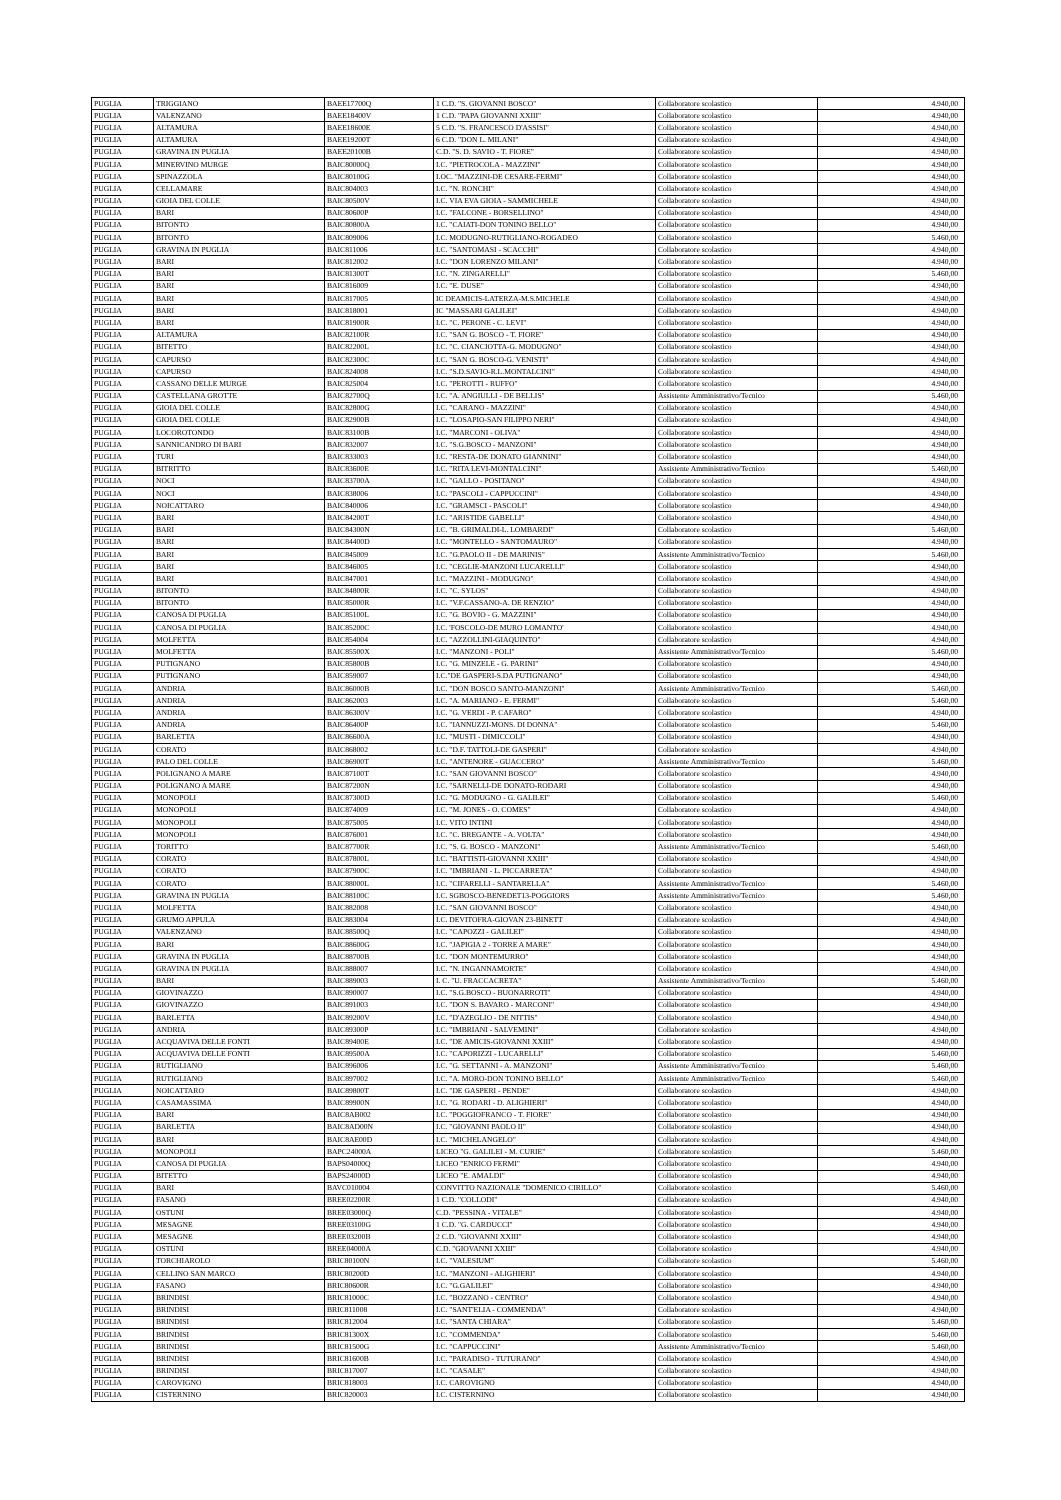| PUGLIA | TRIGGIANO | BAEE17700Q | 1 C.D. "S. GIOVANNI BOSCO" | Collaboratore scolastico | 4.940,00 |
| PUGLIA | VALENZANO | BAEE18400V | 1 C.D. "PAPA GIOVANNI XXIII" | Collaboratore scolastico | 4.940,00 |
| PUGLIA | ALTAMURA | BAEE18600E | 5 C.D. "S. FRANCESCO D'ASSISI" | Collaboratore scolastico | 4.940,00 |
| PUGLIA | ALTAMURA | BAEE19200T | 6 C.D. "DON L. MILANI" | Collaboratore scolastico | 4.940,00 |
| PUGLIA | GRAVINA IN PUGLIA | BAEE20100B | C.D. "S. D. SAVIO - T. FIORE" | Collaboratore scolastico | 4.940,00 |
| PUGLIA | MINERVINO MURGE | BAIC80000Q | I.C. "PIETROCOLA - MAZZINI" | Collaboratore scolastico | 4.940,00 |
| PUGLIA | SPINAZZOLA | BAIC80100G | I.OC. "MAZZINI-DE CESARE-FERMI" | Collaboratore scolastico | 4.940,00 |
| PUGLIA | CELLAMARE | BAIC804003 | I.C. "N. RONCHI" | Collaboratore scolastico | 4.940,00 |
| PUGLIA | GIOIA DEL COLLE | BAIC80500V | I.C. VIA EVA GIOIA - SAMMICHELE | Collaboratore scolastico | 4.940,00 |
| PUGLIA | BARI | BAIC80600P | I.C. "FALCONE - BORSELLINO" | Collaboratore scolastico | 4.940,00 |
| PUGLIA | BITONTO | BAIC80800A | I.C. "CAIATI-DON TONINO BELLO" | Collaboratore scolastico | 4.940,00 |
| PUGLIA | BITONTO | BAIC809006 | I.C. MODUGNO-RUTIGLIANO-ROGADEO | Collaboratore scolastico | 5.460,00 |
| PUGLIA | GRAVINA IN PUGLIA | BAIC811006 | I.C. "SANTOMASI - SCACCHI" | Collaboratore scolastico | 4.940,00 |
| PUGLIA | BARI | BAIC812002 | I.C. "DON LORENZO MILANI" | Collaboratore scolastico | 4.940,00 |
| PUGLIA | BARI | BAIC81300T | I.C. "N. ZINGARELLI" | Collaboratore scolastico | 5.460,00 |
| PUGLIA | BARI | BAIC816009 | I.C. "E. DUSE" | Collaboratore scolastico | 4.940,00 |
| PUGLIA | BARI | BAIC817005 | IC DEAMICIS-LATERZA-M.S.MICHELE | Collaboratore scolastico | 4.940,00 |
| PUGLIA | BARI | BAIC818001 | IC "MASSARI GALILEI" | Collaboratore scolastico | 4.940,00 |
| PUGLIA | BARI | BAIC81900R | I.C. "C. PERONE - C. LEVI" | Collaboratore scolastico | 4.940,00 |
| PUGLIA | ALTAMURA | BAIC82100R | I.C. "SAN G. BOSCO - T. FIORE" | Collaboratore scolastico | 4.940,00 |
| PUGLIA | BITETTO | BAIC82200L | I.C. "C. CIANCIOTTA-G. MODUGNO" | Collaboratore scolastico | 4.940,00 |
| PUGLIA | CAPURSO | BAIC82300C | I.C. "SAN G. BOSCO-G. VENISTI" | Collaboratore scolastico | 4.940,00 |
| PUGLIA | CAPURSO | BAIC824008 | I.C. "S.D.SAVIO-R.L.MONTALCINI" | Collaboratore scolastico | 4.940,00 |
| PUGLIA | CASSANO DELLE MURGE | BAIC825004 | I.C. "PEROTTI - RUFFO" | Collaboratore scolastico | 4.940,00 |
| PUGLIA | CASTELLANA GROTTE | BAIC82700Q | I.C. "A. ANGIULLI - DE BELLIS" | Assistente Amministrativo/Tecnico | 5.460,00 |
| PUGLIA | GIOIA DEL COLLE | BAIC82800G | I.C. "CARANO - MAZZINI" | Collaboratore scolastico | 4.940,00 |
| PUGLIA | GIOIA DEL COLLE | BAIC82900B | I.C. "LOSAPIO-SAN FILIPPO NERI" | Collaboratore scolastico | 4.940,00 |
| PUGLIA | LOCOROTONDO | BAIC83100B | I.C. "MARCONI - OLIVA" | Collaboratore scolastico | 4.940,00 |
| PUGLIA | SANNICANDRO DI BARI | BAIC832007 | I.C. "S.G.BOSCO - MANZONI" | Collaboratore scolastico | 4.940,00 |
| PUGLIA | TURI | BAIC833003 | I.C. "RESTA-DE DONATO GIANNINI" | Collaboratore scolastico | 4.940,00 |
| PUGLIA | BITRITTO | BAIC83600E | I.C. "RITA LEVI-MONTALCINI" | Assistente Amministrativo/Tecnico | 5.460,00 |
| PUGLIA | NOCI | BAIC83700A | I.C. "GALLO - POSITANO" | Collaboratore scolastico | 4.940,00 |
| PUGLIA | NOCI | BAIC838006 | I.C. "PASCOLI - CAPPUCCINI" | Collaboratore scolastico | 4.940,00 |
| PUGLIA | NOICATTARO | BAIC840006 | I.C. "GRAMSCI - PASCOLI" | Collaboratore scolastico | 4.940,00 |
| PUGLIA | BARI | BAIC84200T | I.C. "ARISTIDE GABELLI" | Collaboratore scolastico | 4.940,00 |
| PUGLIA | BARI | BAIC84300N | I.C. "B. GRIMALDI-L. LOMBARDI" | Collaboratore scolastico | 5.460,00 |
| PUGLIA | BARI | BAIC84400D | I.C. "MONTELLO - SANTOMAURO" | Collaboratore scolastico | 4.940,00 |
| PUGLIA | BARI | BAIC845009 | I.C. "G.PAOLO II - DE MARINIS" | Assistente Amministrativo/Tecnico | 5.460,00 |
| PUGLIA | BARI | BAIC846005 | I.C. "CEGLIE-MANZONI LUCARELLI" | Collaboratore scolastico | 4.940,00 |
| PUGLIA | BARI | BAIC847001 | I.C. "MAZZINI - MODUGNO" | Collaboratore scolastico | 4.940,00 |
| PUGLIA | BITONTO | BAIC84800R | I.C. "C. SYLOS" | Collaboratore scolastico | 4.940,00 |
| PUGLIA | BITONTO | BAIC85000R | I.C. "V.F.CASSANO-A. DE RENZIO" | Collaboratore scolastico | 4.940,00 |
| PUGLIA | CANOSA DI PUGLIA | BAIC85100L | I.C. "G. BOVIO - G. MAZZINI" | Collaboratore scolastico | 4.940,00 |
| PUGLIA | CANOSA DI PUGLIA | BAIC85200C | I.C. 'FOSCOLO-DE MURO LOMANTO' | Collaboratore scolastico | 4.940,00 |
| PUGLIA | MOLFETTA | BAIC854004 | I.C. "AZZOLLINI-GIAQUINTO" | Collaboratore scolastico | 4.940,00 |
| PUGLIA | MOLFETTA | BAIC85500X | I.C. "MANZONI - POLI" | Assistente Amministrativo/Tecnico | 5.460,00 |
| PUGLIA | PUTIGNANO | BAIC85800B | I.C. "G. MINZELE - G. PARINI" | Collaboratore scolastico | 4.940,00 |
| PUGLIA | PUTIGNANO | BAIC859007 | I.C."DE GASPERI-S.DA PUTIGNANO" | Collaboratore scolastico | 4.940,00 |
| PUGLIA | ANDRIA | BAIC86000B | I.C. "DON BOSCO SANTO-MANZONI" | Assistente Amministrativo/Tecnico | 5.460,00 |
| PUGLIA | ANDRIA | BAIC862003 | I.C. "A. MARIANO - E. FERMI" | Collaboratore scolastico | 5.460,00 |
| PUGLIA | ANDRIA | BAIC86300V | I.C. "G. VERDI - P. CAFARO" | Collaboratore scolastico | 4.940,00 |
| PUGLIA | ANDRIA | BAIC86400P | I.C. "IANNUZZI-MONS. DI DONNA" | Collaboratore scolastico | 5.460,00 |
| PUGLIA | BARLETTA | BAIC86600A | I.C. "MUSTI - DIMICCOLI" | Collaboratore scolastico | 4.940,00 |
| PUGLIA | CORATO | BAIC868002 | I.C. "D.F. TATTOLI-DE GASPERI" | Collaboratore scolastico | 4.940,00 |
| PUGLIA | PALO DEL COLLE | BAIC86900T | I.C. "ANTENORE - GUACCERO" | Assistente Amministrativo/Tecnico | 5.460,00 |
| PUGLIA | POLIGNANO A MARE | BAIC87100T | I.C. "SAN GIOVANNI BOSCO" | Collaboratore scolastico | 4.940,00 |
| PUGLIA | POLIGNANO A MARE | BAIC87200N | I.C. "SARNELLI-DE DONATO-RODARI | Collaboratore scolastico | 4.940,00 |
| PUGLIA | MONOPOLI | BAIC87300D | I.C. "G. MODUGNO - G. GALILEI" | Collaboratore scolastico | 5.460,00 |
| PUGLIA | MONOPOLI | BAIC874009 | I.C. "M. JONES - O. COMES" | Collaboratore scolastico | 4.940,00 |
| PUGLIA | MONOPOLI | BAIC875005 | I.C. VITO INTINI | Collaboratore scolastico | 4.940,00 |
| PUGLIA | MONOPOLI | BAIC876001 | I.C. "C. BREGANTE - A. VOLTA" | Collaboratore scolastico | 4.940,00 |
| PUGLIA | TORITTO | BAIC87700R | I.C. "S. G. BOSCO - MANZONI" | Assistente Amministrativo/Tecnico | 5.460,00 |
| PUGLIA | CORATO | BAIC87800L | I.C. "BATTISTI-GIOVANNI XXIII" | Collaboratore scolastico | 4.940,00 |
| PUGLIA | CORATO | BAIC87900C | I.C. "IMBRIANI - L. PICCARRETA" | Collaboratore scolastico | 4.940,00 |
| PUGLIA | CORATO | BAIC88000L | I.C. "CIFARELLI - SANTARELLA" | Assistente Amministrativo/Tecnico | 5.460,00 |
| PUGLIA | GRAVINA IN PUGLIA | BAIC88100C | I.C. SGBOSCO-BENEDET13-POGGIORS | Assistente Amministrativo/Tecnico | 5.460,00 |
| PUGLIA | MOLFETTA | BAIC882008 | I.C. "SAN GIOVANNI BOSCO" | Collaboratore scolastico | 4.940,00 |
| PUGLIA | GRUMO APPULA | BAIC883004 | I.C. DEVITOFRA-GIOVAN 23-BINETT | Collaboratore scolastico | 4.940,00 |
| PUGLIA | VALENZANO | BAIC88500Q | I.C. "CAPOZZI - GALILEI" | Collaboratore scolastico | 4.940,00 |
| PUGLIA | BARI | BAIC88600G | I.C. "JAPIGIA 2 - TORRE A MARE" | Collaboratore scolastico | 4.940,00 |
| PUGLIA | GRAVINA IN PUGLIA | BAIC88700B | I.C. "DON MONTEMURRO" | Collaboratore scolastico | 4.940,00 |
| PUGLIA | GRAVINA IN PUGLIA | BAIC888007 | I.C. "N. INGANNAMORTE" | Collaboratore scolastico | 4.940,00 |
| PUGLIA | BARI | BAIC889003 | I. C. "U. FRACCACRETA" | Assistente Amministrativo/Tecnico | 5.460,00 |
| PUGLIA | GIOVINAZZO | BAIC890007 | I.C. "S.G.BOSCO - BUONARROTI" | Collaboratore scolastico | 4.940,00 |
| PUGLIA | GIOVINAZZO | BAIC891003 | I.C. "DON S. BAVARO - MARCONI" | Collaboratore scolastico | 4.940,00 |
| PUGLIA | BARLETTA | BAIC89200V | I.C. "D'AZEGLIO - DE NITTIS" | Collaboratore scolastico | 4.940,00 |
| PUGLIA | ANDRIA | BAIC89300P | I.C. "IMBRIANI - SALVEMINI" | Collaboratore scolastico | 4.940,00 |
| PUGLIA | ACQUAVIVA DELLE FONTI | BAIC89400E | I.C. "DE AMICIS-GIOVANNI XXIII" | Collaboratore scolastico | 4.940,00 |
| PUGLIA | ACQUAVIVA DELLE FONTI | BAIC89500A | I.C. "CAPORIZZI - LUCARELLI" | Collaboratore scolastico | 5.460,00 |
| PUGLIA | RUTIGLIANO | BAIC896006 | I.C. "G. SETTANNI - A. MANZONI" | Assistente Amministrativo/Tecnico | 5.460,00 |
| PUGLIA | RUTIGLIANO | BAIC897002 | I.C. "A. MORO-DON TONINO BELLO" | Assistente Amministrativo/Tecnico | 5.460,00 |
| PUGLIA | NOICATTARO | BAIC89800T | I.C. "DE GASPERI - PENDE" | Collaboratore scolastico | 4.940,00 |
| PUGLIA | CASAMASSIMA | BAIC89900N | I.C. "G. RODARI - D. ALIGHIERI" | Collaboratore scolastico | 4.940,00 |
| PUGLIA | BARI | BAIC8AB002 | I.C. "POGGIOFRANCO - T. FIORE" | Collaboratore scolastico | 4.940,00 |
| PUGLIA | BARLETTA | BAIC8AD00N | I.C. "GIOVANNI PAOLO II" | Collaboratore scolastico | 4.940,00 |
| PUGLIA | BARI | BAIC8AE00D | I.C. "MICHELANGELO" | Collaboratore scolastico | 4.940,00 |
| PUGLIA | MONOPOLI | BAPC24000A | LICEO "G. GALILEI - M. CURIE" | Collaboratore scolastico | 5.460,00 |
| PUGLIA | CANOSA DI PUGLIA | BAPS04000Q | LICEO "ENRICO FERMI" | Collaboratore scolastico | 4.940,00 |
| PUGLIA | BITETTO | BAPS24000D | LICEO "E. AMALDI" | Collaboratore scolastico | 4.940,00 |
| PUGLIA | BARI | BAVC010004 | CONVITTO NAZIONALE "DOMENICO CIRILLO" | Collaboratore scolastico | 5.460,00 |
| PUGLIA | FASANO | BREE02200R | 1 C.D. "COLLODI" | Collaboratore scolastico | 4.940,00 |
| PUGLIA | OSTUNI | BREE03000Q | C.D. "PESSINA - VITALE" | Collaboratore scolastico | 4.940,00 |
| PUGLIA | MESAGNE | BREE03100G | 1 C.D. "G. CARDUCCI" | Collaboratore scolastico | 4.940,00 |
| PUGLIA | MESAGNE | BREE03200B | 2 C.D. "GIOVANNI XXIII" | Collaboratore scolastico | 4.940,00 |
| PUGLIA | OSTUNI | BREE04000A | C.D. "GIOVANNI XXIII" | Collaboratore scolastico | 4.940,00 |
| PUGLIA | TORCHIAROLO | BRIC80100N | I.C. "VALESIUM" | Collaboratore scolastico | 5.460,00 |
| PUGLIA | CELLINO SAN MARCO | BRIC80200D | I.C. "MANZONI - ALIGHIERI" | Collaboratore scolastico | 4.940,00 |
| PUGLIA | FASANO | BRIC80600R | I.C. "G.GALILEI" | Collaboratore scolastico | 4.940,00 |
| PUGLIA | BRINDISI | BRIC81000C | I.C. "BOZZANO - CENTRO" | Collaboratore scolastico | 4.940,00 |
| PUGLIA | BRINDISI | BRIC811008 | I.C. "SANT'ELIA - COMMENDA" | Collaboratore scolastico | 4.940,00 |
| PUGLIA | BRINDISI | BRIC812004 | I.C. "SANTA CHIARA" | Collaboratore scolastico | 5.460,00 |
| PUGLIA | BRINDISI | BRIC81300X | I.C. "COMMENDA" | Collaboratore scolastico | 5.460,00 |
| PUGLIA | BRINDISI | BRIC81500G | I.C. "CAPPUCCINI" | Assistente Amministrativo/Tecnico | 5.460,00 |
| PUGLIA | BRINDISI | BRIC81600B | I.C. "PARADISO - TUTURANO" | Collaboratore scolastico | 4.940,00 |
| PUGLIA | BRINDISI | BRIC817007 | I.C. "CASALE" | Collaboratore scolastico | 4.940,00 |
| PUGLIA | CAROVIGNO | BRIC818003 | I.C. CAROVIGNO | Collaboratore scolastico | 4.940,00 |
| PUGLIA | CISTERNINO | BRIC820003 | I.C. CISTERNINO | Collaboratore scolastico | 4.940,00 |